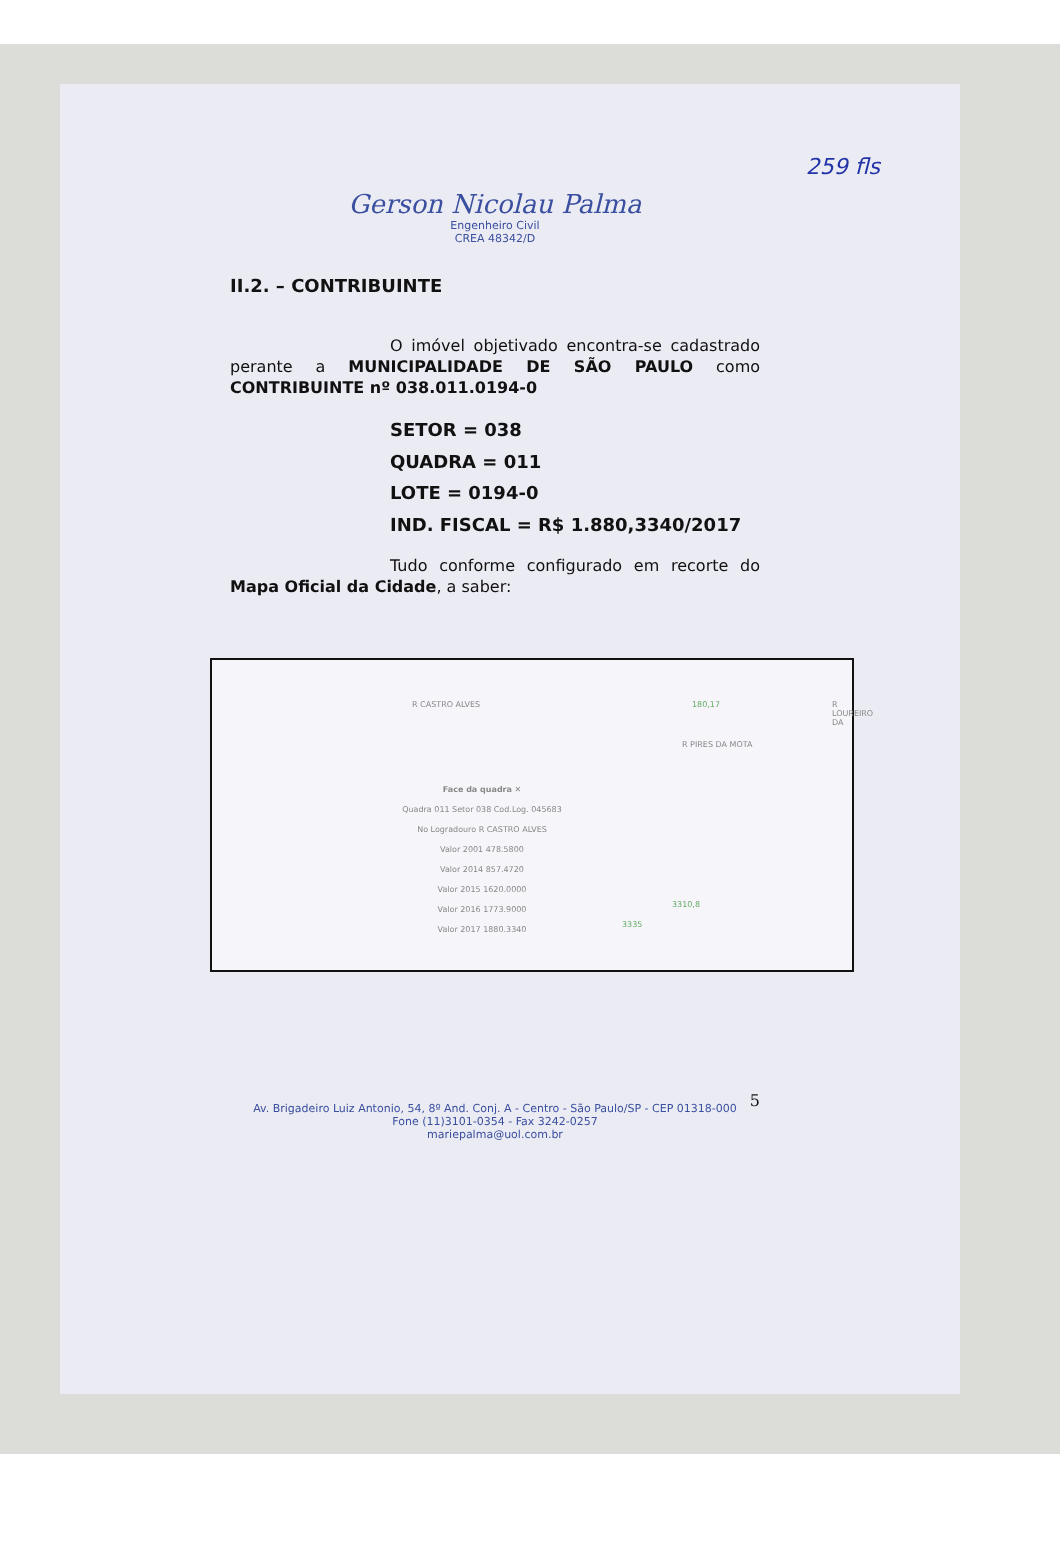259 fls
Gerson Nicolau Palma
Engenheiro Civil
CREA 48342/D
II.2. – CONTRIBUINTE
O imóvel objetivado encontra-se cadastrado perante a MUNICIPALIDADE DE SÃO PAULO como CONTRIBUINTE nº 038.011.0194-0
SETOR = 038
QUADRA = 011
LOTE = 0194-0
IND. FISCAL = R$ 1.880,3340/2017
Tudo conforme configurado em recorte do Mapa Oficial da Cidade, a saber:
R CASTRO ALVES
R PIRES DA MOTA
R LOUREIRO DA 180,17
3310,8
3335
Face da quadra ✕
Quadra 011 Setor 038 Cod.Log. 045683
No Logradouro R CASTRO ALVES
Valor 2001 478.5800
Valor 2014 857.4720
Valor 2015 1620.0000
Valor 2016 1773.9000
Valor 2017 1880.3340
Av. Brigadeiro Luiz Antonio, 54, 8º And. Conj. A - Centro - São Paulo/SP - CEP 01318-000
Fone (11)3101-0354 - Fax 3242-0257
mariepalma@uol.com.br
5